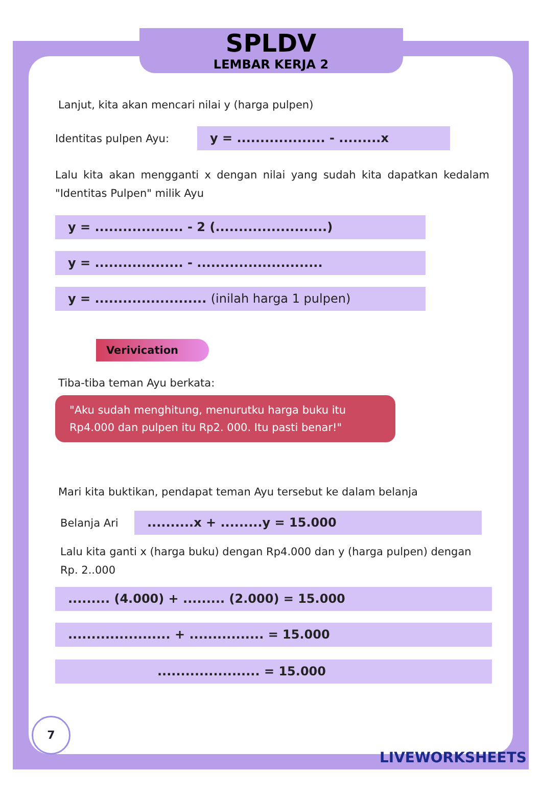SPLDV
LEMBAR KERJA 2
Lanjut, kita akan mencari nilai y (harga pulpen)
Identitas pulpen Ayu:
y = ................... - .........x
Lalu kita akan mengganti x dengan nilai yang sudah kita dapatkan kedalam "Identitas Pulpen" milik Ayu
y = ................... - 2 (........................)
y = ................... - ...........................
y = ........................ (inilah harga 1 pulpen)
Verivication
Tiba-tiba teman Ayu berkata:
"Aku sudah menghitung, menurutku harga buku itu Rp4.000 dan pulpen itu Rp2. 000. Itu pasti benar!"
Mari kita buktikan, pendapat teman Ayu tersebut ke dalam belanja
Belanja Ari
..........x + .........y = 15.000
Lalu kita ganti x (harga buku) dengan Rp4.000 dan y (harga pulpen) dengan Rp. 2..000
......... (4.000) + ......... (2.000) = 15.000
...................... + ................ = 15.000
...................... = 15.000
7
LIVEWORKSHEETS